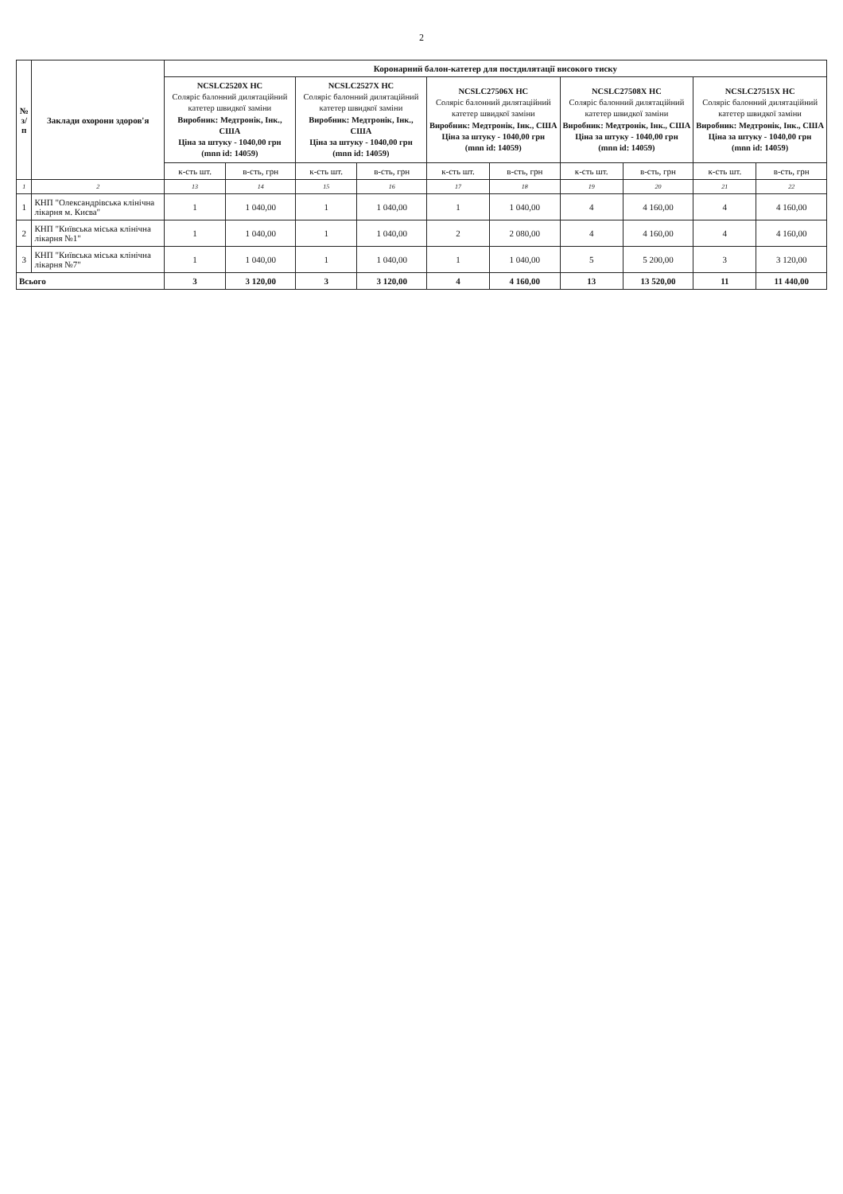2
| № з/п | Заклади охорони здоров'я | Коронарний балон-катетер для постдилятації високого тиску | | | | | | | | | |
| --- | --- | --- | --- | --- | --- | --- | --- | --- | --- | --- | --- |
| | | NCSLC2520X HC Соляріс балонний дилятаційний катетер швидкої заміни Виробник: Медтронік, Інк., США Ціна за штуку - 1040,00 грн (mnn id: 14059) | | NCSLC2527X HC Соляріс балонний дилятаційний катетер швидкої заміни Виробник: Медтронік, Інк., США Ціна за штуку - 1040,00 грн (mnn id: 14059) | | NCSLC27506X HC Соляріс балонний дилятаційний катетер швидкої заміни Виробник: Медтронік, Інк., США Ціна за штуку - 1040,00 грн (mnn id: 14059) | | NCSLC27508X HC Соляріс балонний дилятаційний катетер швидкої заміни Виробник: Медтронік, Інк., США Ціна за штуку - 1040,00 грн (mnn id: 14059) | | NCSLC27515X HC Соляріс балонний дилятаційний катетер швидкої заміни Виробник: Медтронік, Інк., США Ціна за штуку - 1040,00 грн (mnn id: 14059) | |
| | | к-сть шт. | в-сть, грн | к-сть шт. | в-сть, грн | к-сть шт. | в-сть, грн | к-сть шт. | в-сть, грн | к-сть шт. | в-сть, грн |
| 1 | 2 | 13 | 14 | 15 | 16 | 17 | 18 | 19 | 20 | 21 | 22 |
| 1 | КНП "Олександрівська клінічна лікарня м. Києва" | 1 | 1 040,00 | 1 | 1 040,00 | 1 | 1 040,00 | 4 | 4 160,00 | 4 | 4 160,00 |
| 2 | КНП "Київська міська клінічна лікарня №1" | 1 | 1 040,00 | 1 | 1 040,00 | 2 | 2 080,00 | 4 | 4 160,00 | 4 | 4 160,00 |
| 3 | КНП "Київська міська клінічна лікарня №7" | 1 | 1 040,00 | 1 | 1 040,00 | 1 | 1 040,00 | 5 | 5 200,00 | 3 | 3 120,00 |
| Всього | | 3 | 3 120,00 | 3 | 3 120,00 | 4 | 4 160,00 | 13 | 13 520,00 | 11 | 11 440,00 |